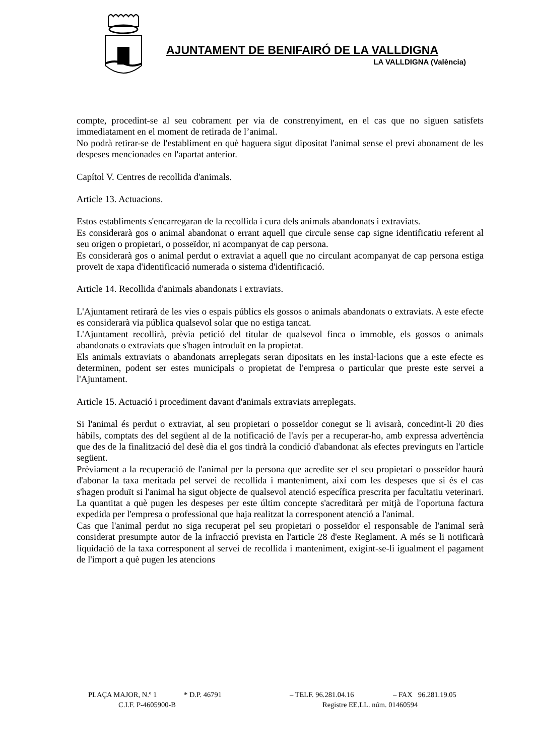AJUNTAMENT DE BENIFAIRÓ DE LA VALLDIGNA
LA VALLDIGNA (València)
compte, procedint-se al seu cobrament per via de constrenyiment, en el cas que no siguen satisfets immediatament en el moment de retirada de l’animal.
No podrà retirar-se de l'establiment en què haguera sigut dipositat l'animal sense el previ abonament de les despeses mencionades en l'apartat anterior.
Capítol V. Centres de recollida d'animals.
Article 13. Actuacions.
Estos establiments s'encarregaran de la recollida i cura dels animals abandonats i extraviats.
Es considerarà gos o animal abandonat o errant aquell que circule sense cap signe identificatiu referent al seu origen o propietari, o posseïdor, ni acompanyat de cap persona.
Es considerarà gos o animal perdut o extraviat a aquell que no circulant acompanyat de cap persona estiga proveït de xapa d'identificació numerada o sistema d'identificació.
Article 14. Recollida d'animals abandonats i extraviats.
L'Ajuntament retirarà de les vies o espais públics els gossos o animals abandonats o extraviats. A este efecte es considerarà via pública qualsevol solar que no estiga tancat.
L'Ajuntament recollirà, prèvia petició del titular de qualsevol finca o immoble, els gossos o animals abandonats o extraviats que s'hagen introduït en la propietat.
Els animals extraviats o abandonats arreplegats seran dipositats en les instal·lacions que a este efecte es determinen, podent ser estes municipals o propietat de l'empresa o particular que preste este servei a l'Ajuntament.
Article 15. Actuació i procediment davant d'animals extraviats arreplegats.
Si l'animal és perdut o extraviat, al seu propietari o posseïdor conegut se li avisarà, concedint-li 20 dies hàbils, comptats des del següent al de la notificació de l'avís per a recuperar-ho, amb expressa advertència que des de la finalització del desè dia el gos tindrà la condició d'abandonat als efectes previnguts en l'article següent.
Prèviament a la recuperació de l'animal per la persona que acredite ser el seu propietari o posseïdor haurà d'abonar la taxa meritada pel servei de recollida i manteniment, així com les despeses que si és el cas s'hagen produït si l'animal ha sigut objecte de qualsevol atenció específica prescrita per facultatiu veterinari. La quantitat a què pugen les despeses per este últim concepte s'acreditarà per mitjà de l'oportuna factura expedida per l'empresa o professional que haja realitzat la corresponent atenció a l'animal.
Cas que l'animal perdut no siga recuperat pel seu propietari o posseïdor el responsable de l'animal serà considerat presumpte autor de la infracció prevista en l'article 28 d'este Reglament. A més se li notificarà liquidació de la taxa corresponent al servei de recollida i manteniment, exigint-se-li igualment el pagament de l'import a què pugen les atencions
PLAÇA MAJOR, N.º 1 * D.P. 46791 – TELF. 96.281.04.16 – FAX 96.281.19.05
C.I.F. P-4605900-B Registre EE.LL. núm. 01460594